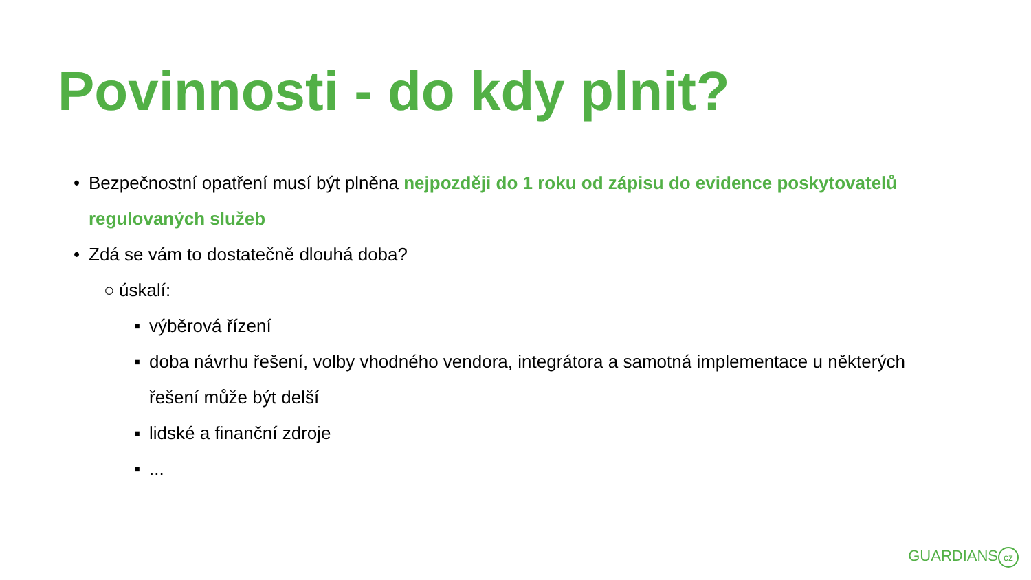Povinnosti - do kdy plnit?
• Bezpečnostní opatření musí být plněna nejpozději do 1 roku od zápisu do evidence poskytovatelů regulovaných služeb
• Zdá se vám to dostatečně dlouhá doba?
○ úskalí:
▪ výběrová řízení
▪ doba návrhu řešení, volby vhodného vendora, integrátora a samotná implementace u některých řešení může být delší
▪ lidské a finanční zdroje
▪...
GUARDIANS cz